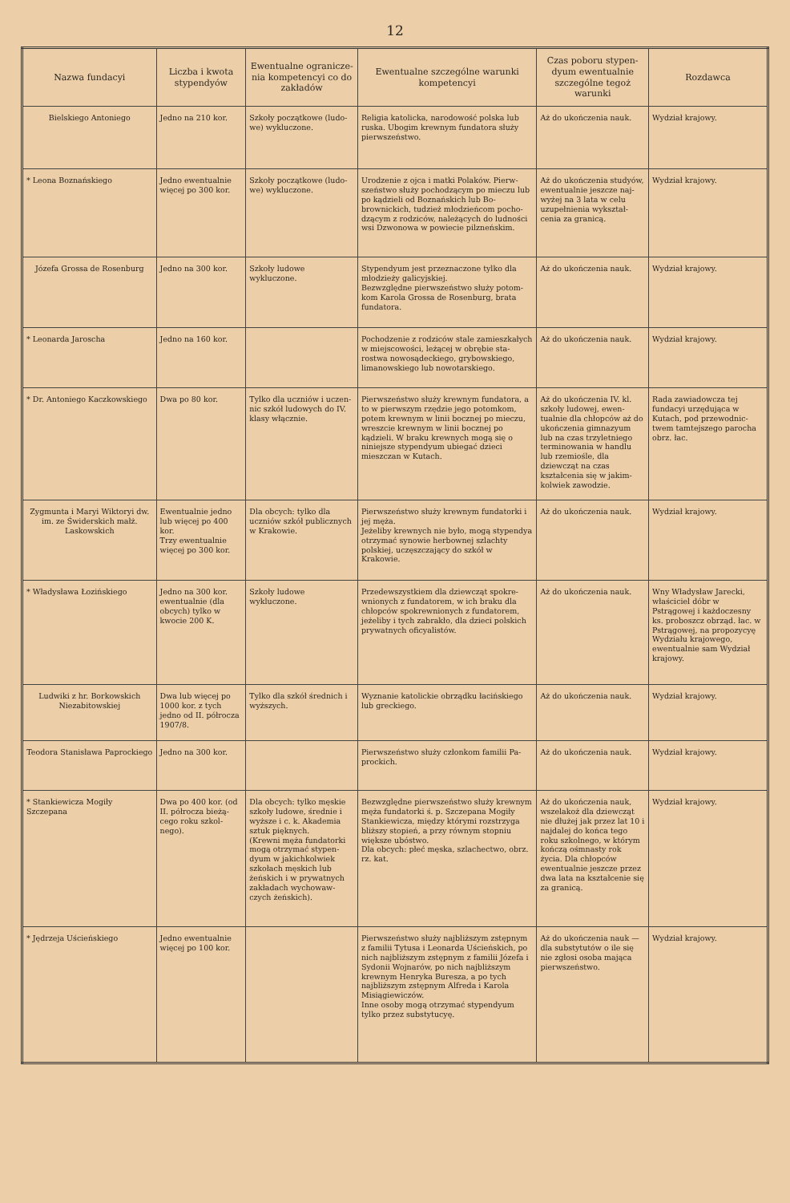12
| Nazwa fundacyi | Liczba i kwota stypendyów | Ewentualne ogranicze­nia kompetencyi co do zakładów | Ewentualne szczególne warunki kompetencyi | Czas poboru stypen­dyum ewentualnie szcze­gólne tegoż warunki | Rozdawca |
| --- | --- | --- | --- | --- | --- |
| Bielskiego Antoniego | Jedno na 210 kor. | Szkoły początkowe (ludo­we) wykluczone. | Religia katolicka, narodowość polska lub ruska. Ubogim krewnym fundatora służy pierwszeństwo. | Aż do ukończenia nauk. | Wydział krajowy. |
| * Leona Boznańskiego | Jedno ewentualnie więcej po 300 kor. | Szkoły początkowe (ludo­we) wykluczone. | Urodzenie z ojca i matki Polaków. Pierw­szeństwo służy pochodzącym po mieczu lub po kądzieli od Boznańskich lub Bo­brownickich, tudzież młodzieńcom pocho­dzącym z rodziców, należących do lu­dności wsi Dzwonowa w powiecie pil­zneńskim. | Aż do ukończenia studyów, ewentualnie jeszcze naj­wyżej na 3 lata w celu uzupełnienia wykształ­cenia za granicą. | Wydział krajowy. |
| Józefa Grossa de Rosenburg | Jedno na 300 kor. | Szkoły ludowe wykluczone. | Stypendyum jest przeznaczone tylko dla młodzieży galicyjskiej. Bezwzględne pierwszeństwo służy potom­kom Karola Grossa de Rosenburg, brata fundatora. | Aż do ukończenia nauk. | Wydział krajowy. |
| * Leonarda Jaroscha | Jedno na 160 kor. | | Pochodzenie z rodziców stale zamieszkałych w miejscowości, leżącej w obrębie sta­rostwa nowosądeckiego, grybowskiego, limanowskiego lub nowotarskiego. | Aż do ukończenia nauk. | Wydział krajowy. |
| * Dr. Antoniego Kaczkowskiego | Dwa po 80 kor. | Tylko dla uczniów i uczen­nic szkół ludowych do IV. klasy włącznie. | Pierwszeństwo służy krewnym fundatora, a to w pierwszym rzędzie jego potom­kom, potem krewnym w linii bocznej po mieczu, wreszcie krewnym w linii bocznej po kądzieli. W braku krewnych mogą się o niniejsze stypendyum ubie­gać dzieci mieszczan w Kutach. | Aż do ukończenia IV. kl. szkoły ludowej, ewen­tualnie dla chłopców aż do ukończenia gimna­zyum lub na czas trzy­letniego terminowania w handlu lub rzemiośle, dla dziewcząt na czas kształcenia się w jakim­kolwiek zawodzie. | Rada zawiadowcza tej fundacyi urzę­dująca w Kutach, pod przewodnic­twem tamtejszego parocha obrz. łac. |
| Zygmunta i Maryi Wiktoryi dw. im. ze Świderskich małż. Laskowskich | Ewentualnie jedno lub więcej po 400 kor. Trzy ewentualnie więcej po 300 kor. | Dla obcych: tylko dla uczniów szkół publicz­nych w Krakowie. | Pierwszeństwo służy krewnym fundatorki i jej męża. Jeżeliby krewnych nie było, mogą stypen­dya otrzymać synowie herbownej szla­chty polskiej, uczęszczający do szkół w Krakowie. | Aż do ukończenia nauk. | Wydział krajowy. |
| * Władysława Łozińskiego | Jedno na 300 kor. ewentualnie (dla obcych) tylko w kwocie 200 K. | Szkoły ludowe wykluczone. | Przedewszystkiem dla dziewcząt spokre­wnionych z fundatorem, w ich braku dla chłopców spokrewnionych z funda­torem, jeżeliby i tych zabrakło, dla dzieci polskich prywatnych oficyalistów. | Aż do ukończenia nauk. | Wny Władysław Ja­recki, właściciel dóbr w Pstrągowej i każdoczesny ks. proboszcz obrząd. łac. w Pstrągowej, na propozycyę Wy­działu krajowego, ewentualnie sam Wydział krajowy. |
| Ludwiki z hr. Borkowskich Niezabitowskiej | Dwa lub więcej po 1000 kor. z tych jedno od II. pół­rocza 1907/8. | Tylko dla szkół średnich i wyższych. | Wyznanie katolickie obrządku łacińskiego lub greckiego. | Aż do ukończenia nauk. | Wydział krajowy. |
| Teodora Stanisława Paprockiego | Jedno na 300 kor. | | Pierwszeństwo służy członkom familii Pa­prockich. | Aż do ukończenia nauk. | Wydział krajowy. |
| * Stankiewicza Mogiły Szczepana | Dwa po 400 kor. (od II. półrocza bieżą­cego roku szkol­nego). | Dla obcych: tylko męskie szkoły ludowe, średnie i wyższe i c. k. Akade­mia sztuk pięknych. (Krewni męża fundatorki mogą otrzymać stypen­dyum w jakichkolwiek szkołach męskich lub żeńskich i w prywatnych zakładach wychowaw­czych żeńskich). | Bezwzględne pierwszeństwo służy krewnym męża fundatorki ś. p. Szczepana Mogiły Stankiewicza, między którymi rozstrzyga bliższy stopień, a przy równym stopniu większe ubóstwo. Dla obcych: płeć męska, szlachectwo, obrz. rz. kat. | Aż do ukończenia nauk, wszelakoż dla dziewcząt nie dłużej jak przez lat 10 i najdalej do końca tego roku szkolnego, w którym kończą ośm­nasty rok życia. Dla chłopców ewentualnie jeszcze przez dwa lata na kształcenie się za granicą. | Wydział krajowy. |
| * Jędrzeja Uścieńskiego | Jedno ewentualnie więcej po 100 kor. | | Pierwszeństwo służy najbliższym zstępnym z familii Tytusa i Leonarda Uścieńskich, po nich najbliższym zstępnym z familii Józefa i Sydonii Wojnarów, po nich najbliższym krewnym Henryka Buresza, a po tych najbliższym zstępnym Alfreda i Karola Misiągiewiczów. Inne osoby mogą otrzymać stypendyum tylko przez substytucyę. | Aż do ukończenia nauk — dla substytutów o ile się nie zgłosi osoba ma­jąca pierwszeństwo. | Wydział krajowy. |